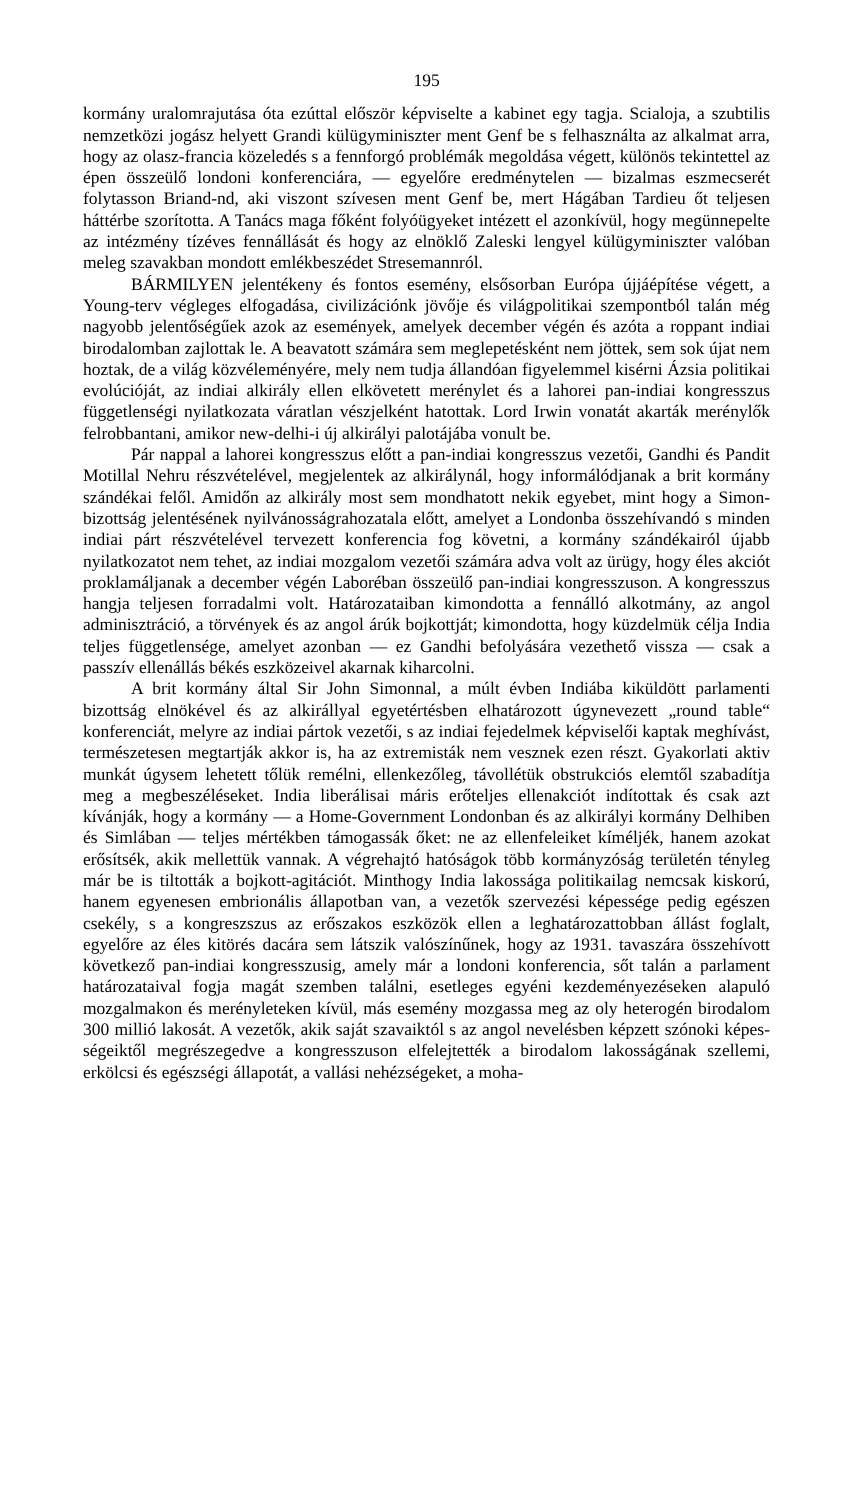195
kormány uralomrajutása óta ezúttal először képviselte a kabinet egy tagja. Scialoja, a szubtilis nemzetközi jogász helyett Grandi külügyminiszter ment Genf be s felhasználta az alkalmat arra, hogy az olasz-francia közeledés s a fennforgó problémák megoldása végett, különös tekintettel az épen össze­ülő londoni konferenciára, — egyelőre eredménytelen — bizalmas eszme­cserét folytasson Briand-nd, aki viszont szívesen ment Genf be, mert Hágában Tardieu őt teljesen háttérbe szorította. A Tanács maga főként folyóügyeket intézett el azonkívül, hogy megünnepelte az intézmény tízéves fennállását és hogy az elnöklő Zaleski lengyel külügyminiszter valóban meleg szavakban mondott emlékbeszédet Stresemannról.
BÁRMILYEN jelentékeny és fontos esemény, elsősorban Európa újjáépítése végett, a Young-terv végleges elfogadása, civilizációnk jövője és világpolitikai szempontból talán még nagyobb jelentőségűek azok az események, amelyek december végén és azóta a roppant indiai birodalom­ban zajlottak le. A beavatott számára sem meglepetésként nem jöttek, sem sok újat nem hoztak, de a világ közvéleményére, mely nem tudja állandóan figyelemmel kisérni Ázsia politikai evolúcióját, az indiai alkirály ellen el­követett merénylet és a lahorei pan-indiai kongresszus függetlenségi nyilat­kozata váratlan vészjelként hatottak. Lord Irwin vonatát akarták merénylők felrobbantani, amikor new-delhi-i új alkirályi palotájába vonult be.
Pár nappal a lahorei kongresszus előtt a pan-indiai kongresszus vezetői, Gandhi és Pandit Motillal Nehru részvételével, megjelentek az alkirálynál, hogy informálódjanak a brit kormány szándékai felől. Amidőn az alkirály most sem mondhatott nekik egyebet, mint hogy a Simon-bizottság jelentésé­nek nyilvánosságrahozatala előtt, amelyet a Londonba összehívandó s minden indiai párt részvételével tervezett konferencia fog követni, a kormány szán­dékairól újabb nyilatkozatot nem tehet, az indiai mozgalom vezetői számára adva volt az ürügy, hogy éles akciót proklamáljanak a december végén Laboréban összeülő pan-indiai kongresszuson. A kongresszus hangja teljesen forradalmi volt. Határozataiban kimondotta a fennálló alkotmány, az angol adminisztráció, a törvények és az angol árúk bojkottját; kimondotta, hogy küzdelmük célja India teljes függetlensége, amelyet azonban — ez Gandhi befolyására vezethető vissza — csak a passzív ellenállás békés eszközeivel akarnak kiharcolni.
A brit kormány által Sir John Simonnal, a múlt évben Indiába kiküldött parlamenti bizottság elnökével és az alkirállyal egyetértésben elhatározott úgynevezett „round table“ konferenciát, melyre az indiai pártok vezetői, s az indiai fejedelmek képviselői kaptak meghívást, természetesen megtartják akkor is, ha az extremisták nem vesznek ezen részt. Gyakorlati aktiv munkát úgysem lehetett tőlük remélni, ellenkezőleg, távollétük obstrukciós elemtől szabadítja meg a megbeszéléseket. India liberálisai máris erőteljes ellen­akciót indítottak és csak azt kívánják, hogy a kormány — a Home-Govern­ment Londonban és az alkirályi kormány Delhiben és Simlában — teljes mértékben támogassák őket: ne az ellenfeleiket kíméljék, hanem azokat erősítsék, akik mellettük vannak. A végrehajtó hatóságok több kormányzóság területén tényleg már be is tiltották a bojkott-agitációt. Minthogy India lakossága politikailag nemcsak kiskorú, hanem egyenesen embrionális álla­potban van, a vezetők szervezési képessége pedig egészen csekély, s a kongresz­szus az erőszakos eszközök ellen a leghatározattobban állást foglalt, egyelőre az éles kitörés dacára sem látszik valószínűnek, hogy az 1931. tavaszára össze­hívott következő pan-indiai kongresszusig, amely már a londoni konferencia, sőt talán a parlament határozataival fogja magát szemben találni, esetleges egyéni kezdeményezéseken alapuló mozgalmakon és merényleteken kívül, más esemény mozgassa meg az oly heterogén birodalom 300 millió lakosát. A vezetők, akik saját szavaiktól s az angol nevelésben képzett szónoki képes­ségeiktől megrészegedve a kongresszuson elfelejtették a birodalom lakosságá­nak szellemi, erkölcsi és egészségi állapotát, a vallási nehézségeket, a moha-